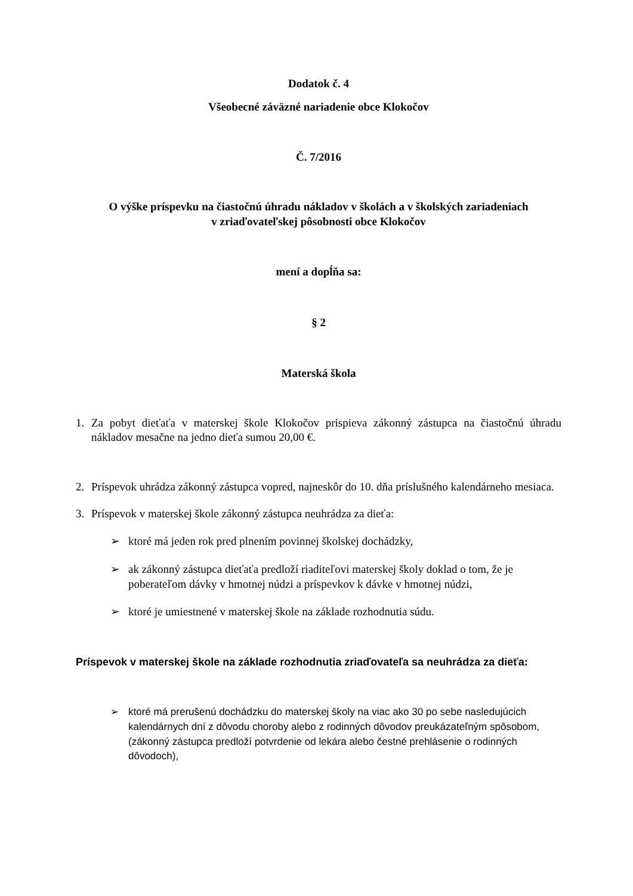Dodatok č. 4
Všeobecné záväzné nariadenie obce Klokočov
Č. 7/2016
O výške príspevku na čiastočnú úhradu nákladov v školách a v školských zariadeniach
v zriaďovateľskej pôsobnosti obce Klokočov
mení a dopĺňa sa:
§ 2
Materská škola
1. Za pobyt dieťaťa v materskej škole Klokočov prispieva zákonný zástupca na čiastočnú úhradu nákladov mesačne na jedno dieťa sumou 20,00 €.
2. Príspevok uhrádza zákonný zástupca vopred, najneskôr do 10. dňa príslušného kalendárneho mesiaca.
3. Príspevok v materskej škole zákonný zástupca neuhrádza za dieťa:
➢ ktoré má jeden rok pred plnením povinnej školskej dochádzky,
➢ ak zákonný zástupca dieťaťa predloží riaditeľovi materskej školy doklad o tom, že je poberateľom dávky v hmotnej núdzi a príspevkov k dávke v hmotnej núdzi,
➢ ktoré je umiestnené v materskej škole na základe rozhodnutia súdu.
Príspevok v materskej škole na základe rozhodnutia zriaďovateľa sa neuhrádza za dieťa:
➢ ktoré má prerušenú dochádzku do materskej školy na viac ako 30 po sebe nasledujúcich kalendárnych dní z dôvodu choroby alebo z rodinných dôvodov preukázateľným spôsobom, (zákonný zástupca predloží potvrdenie od lekára alebo čestné prehlásenie o rodinných dôvodoch),